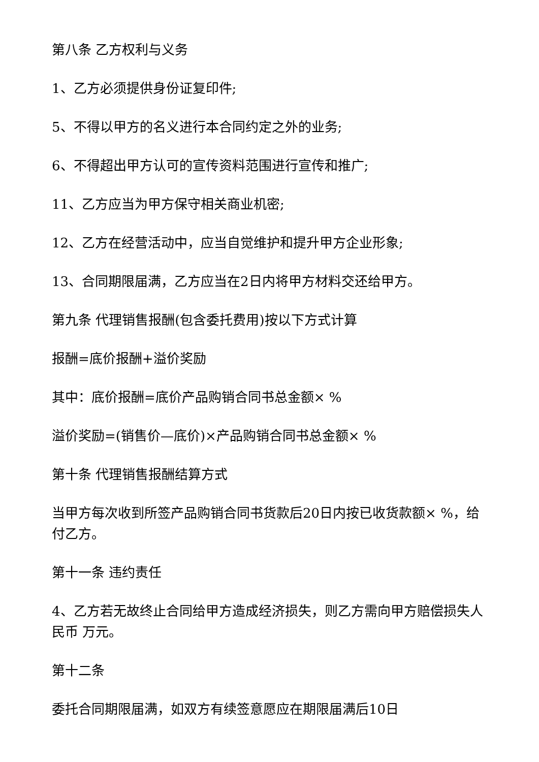第八条 乙方权利与义务
1、乙方必须提供身份证复印件;
5、不得以甲方的名义进行本合同约定之外的业务;
6、不得超出甲方认可的宣传资料范围进行宣传和推广;
11、乙方应当为甲方保守相关商业机密;
12、乙方在经营活动中，应当自觉维护和提升甲方企业形象;
13、合同期限届满，乙方应当在2日内将甲方材料交还给甲方。
第九条 代理销售报酬(包含委托费用)按以下方式计算
报酬=底价报酬+溢价奖励
其中：底价报酬=底价产品购销合同书总金额× %
溢价奖励=(销售价—底价)×产品购销合同书总金额× %
第十条 代理销售报酬结算方式
当甲方每次收到所签产品购销合同书货款后20日内按已收货款额× %，给付乙方。
第十一条 违约责任
4、乙方若无故终止合同给甲方造成经济损失，则乙方需向甲方赔偿损失人民币 万元。
第十二条
委托合同期限届满，如双方有续签意愿应在期限届满后10日